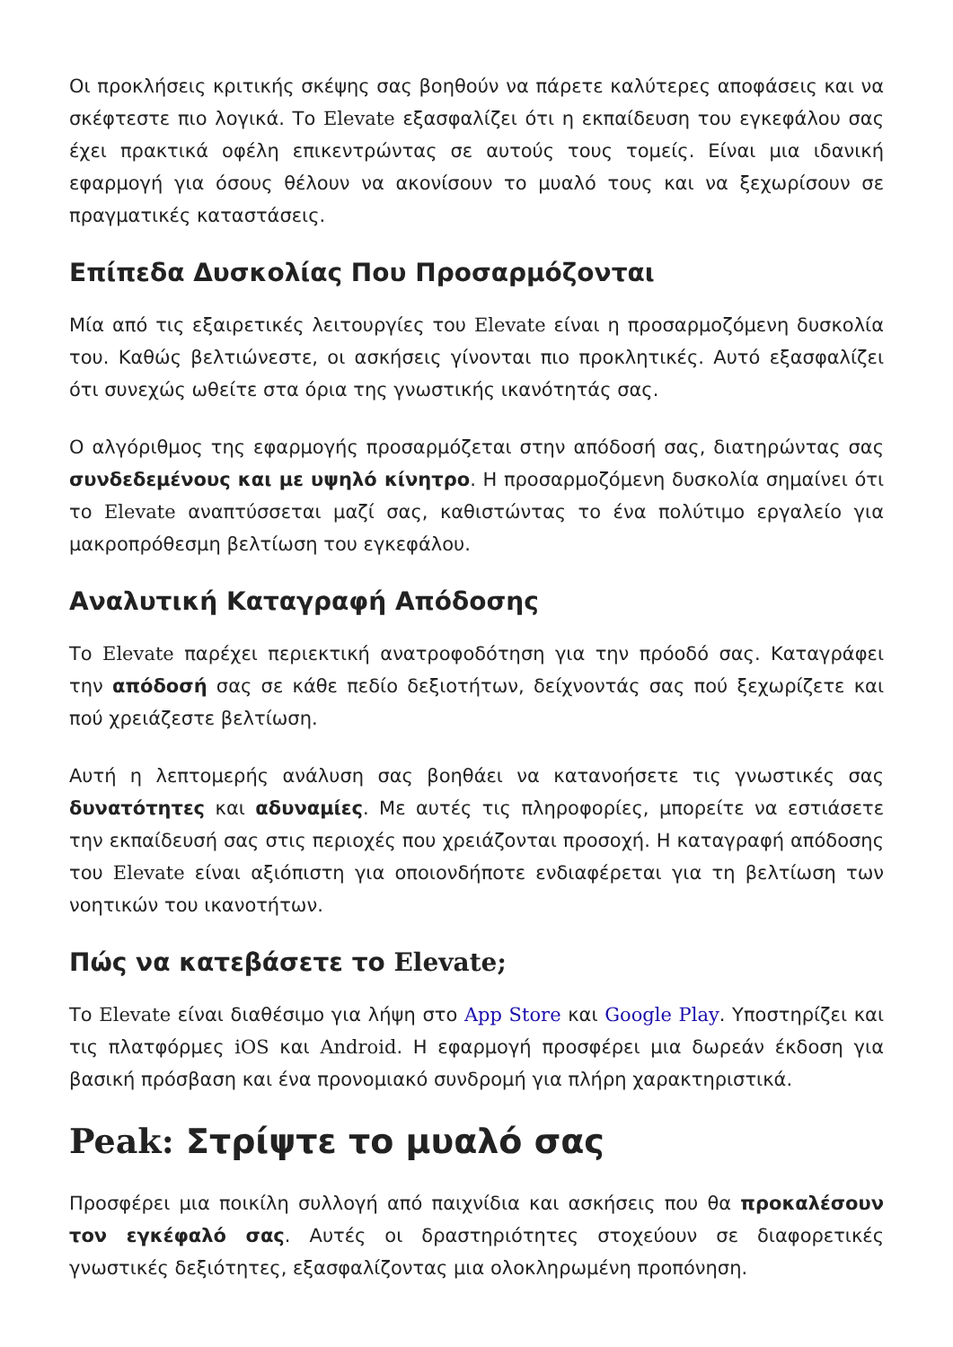Οι προκλήσεις κριτικής σκέψης σας βοηθούν να πάρετε καλύτερες αποφάσεις και να σκέφτεστε πιο λογικά. Το Elevate εξασφαλίζει ότι η εκπαίδευση του εγκεφάλου σας έχει πρακτικά οφέλη επικεντρώντας σε αυτούς τους τομείς. Είναι μια ιδανική εφαρμογή για όσους θέλουν να ακονίσουν το μυαλό τους και να ξεχωρίσουν σε πραγματικές καταστάσεις.
Επίπεδα Δυσκολίας Που Προσαρμόζονται
Μία από τις εξαιρετικές λειτουργίες του Elevate είναι η προσαρμοζόμενη δυσκολία του. Καθώς βελτιώνεστε, οι ασκήσεις γίνονται πιο προκλητικές. Αυτό εξασφαλίζει ότι συνεχώς ωθείτε στα όρια της γνωστικής ικανότητάς σας.
Ο αλγόριθμος της εφαρμογής προσαρμόζεται στην απόδοσή σας, διατηρώντας σας συνδεδεμένους και με υψηλό κίνητρο. Η προσαρμοζόμενη δυσκολία σημαίνει ότι το Elevate αναπτύσσεται μαζί σας, καθιστώντας το ένα πολύτιμο εργαλείο για μακροπρόθεσμη βελτίωση του εγκεφάλου.
Αναλυτική Καταγραφή Απόδοσης
Το Elevate παρέχει περιεκτική ανατροφοδότηση για την πρόοδό σας. Καταγράφει την απόδοσή σας σε κάθε πεδίο δεξιοτήτων, δείχνοντάς σας πού ξεχωρίζετε και πού χρειάζεστε βελτίωση.
Αυτή η λεπτομερής ανάλυση σας βοηθάει να κατανοήσετε τις γνωστικές σας δυνατότητες και αδυναμίες. Με αυτές τις πληροφορίες, μπορείτε να εστιάσετε την εκπαίδευσή σας στις περιοχές που χρειάζονται προσοχή. Η καταγραφή απόδοσης του Elevate είναι αξιόπιστη για οποιονδήποτε ενδιαφέρεται για τη βελτίωση των νοητικών του ικανοτήτων.
Πώς να κατεβάσετε το Elevate;
Το Elevate είναι διαθέσιμο για λήψη στο App Store και Google Play. Υποστηρίζει και τις πλατφόρμες iOS και Android. Η εφαρμογή προσφέρει μια δωρεάν έκδοση για βασική πρόσβαση και ένα προνομιακό συνδρομή για πλήρη χαρακτηριστικά.
Peak: Στρίψτε το μυαλό σας
Προσφέρει μια ποικίλη συλλογή από παιχνίδια και ασκήσεις που θα προκαλέσουν τον εγκέφαλό σας. Αυτές οι δραστηριότητες στοχεύουν σε διαφορετικές γνωστικές δεξιότητες, εξασφαλίζοντας μια ολοκληρωμένη προπόνηση.